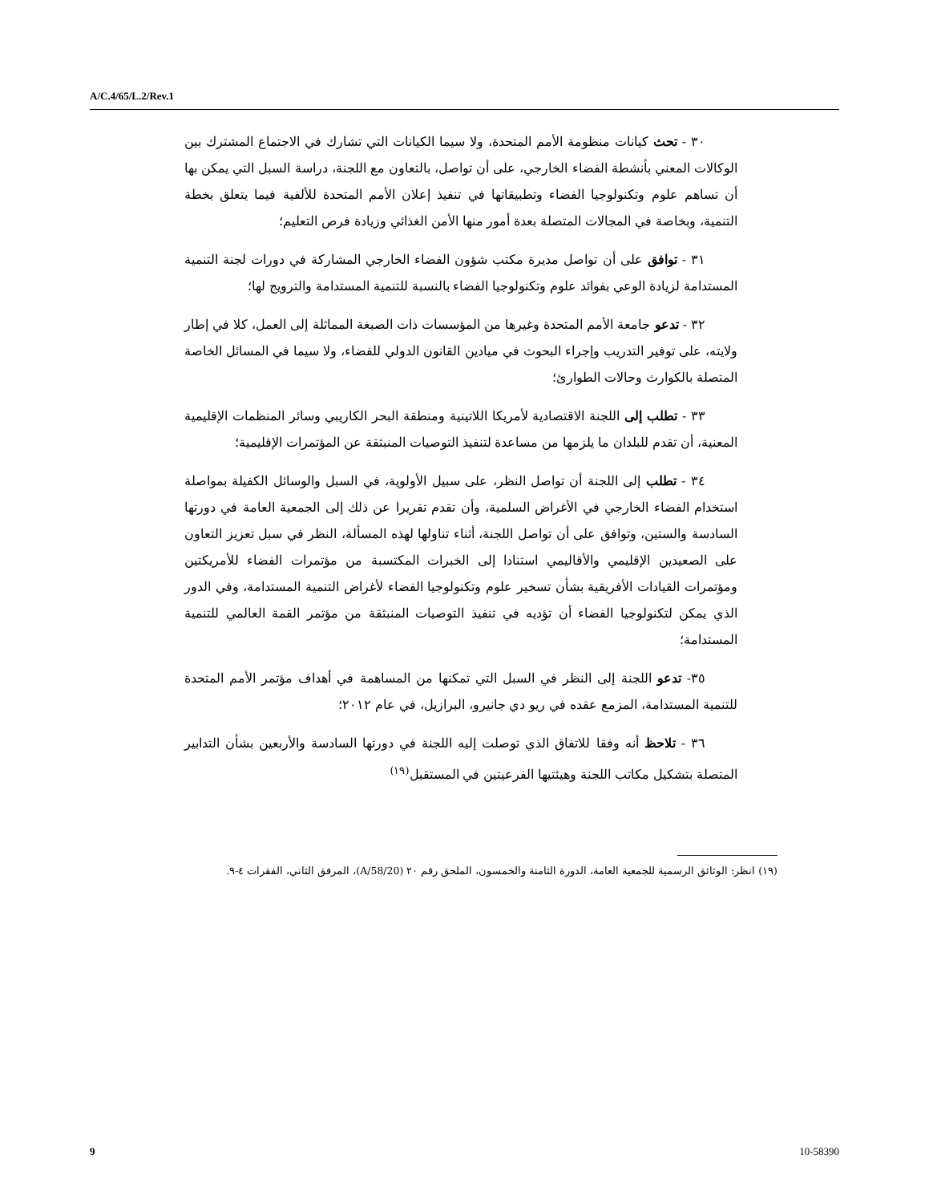A/C.4/65/L.2/Rev.1
٣٠ - تحث كيانات منظومة الأمم المتحدة، ولا سيما الكيانات التي تشارك في الاجتماع المشترك بين الوكالات المعني بأنشطة الفضاء الخارجي، على أن تواصل، بالتعاون مع اللجنة، دراسة السبل التي يمكن بها أن تساهم علوم وتكنولوجيا الفضاء وتطبيقاتها في تنفيذ إعلان الأمم المتحدة للألفية فيما يتعلق بخطة التنمية، وبخاصة في المجالات المتصلة بعدة أمور منها الأمن الغذائي وزيادة فرص التعليم؛
٣١ - توافق على أن تواصل مديرة مكتب شؤون الفضاء الخارجي المشاركة في دورات لجنة التنمية المستدامة لزيادة الوعي بفوائد علوم وتكنولوجيا الفضاء بالنسبة للتنمية المستدامة والترويج لها؛
٣٢ - تدعو جامعة الأمم المتحدة وغيرها من المؤسسات ذات الصبغة المماثلة إلى العمل، كلا في إطار ولايته، على توفير التدريب وإجراء البحوث في ميادين القانون الدولي للفضاء، ولا سيما في المسائل الخاصة المتصلة بالكوارث وحالات الطوارئ؛
٣٣ - تطلب إلى اللجنة الاقتصادية لأمريكا اللاتينية ومنطقة البحر الكاريبي وسائر المنظمات الإقليمية المعنية، أن تقدم للبلدان ما يلزمها من مساعدة لتنفيذ التوصيات المنبثقة عن المؤتمرات الإقليمية؛
٣٤ - تطلب إلى اللجنة أن تواصل النظر، على سبيل الأولوية، في السبل والوسائل الكفيلة بمواصلة استخدام الفضاء الخارجي في الأغراض السلمية، وأن تقدم تقريرا عن ذلك إلى الجمعية العامة في دورتها السادسة والستين، وتوافق على أن تواصل اللجنة، أثناء تناولها لهذه المسألة، النظر في سبل تعزيز التعاون على الصعيدين الإقليمي والأقاليمي استنادا إلى الخبرات المكتسبة من مؤتمرات الفضاء للأمريكتين ومؤتمرات القيادات الأفريقية بشأن تسخير علوم وتكنولوجيا الفضاء لأغراض التنمية المستدامة، وفي الدور الذي يمكن لتكنولوجيا الفضاء أن تؤديه في تنفيذ التوصيات المنبثقة من مؤتمر القمة العالمي للتنمية المستدامة؛
٣٥- تدعو اللجنة إلى النظر في السبل التي تمكنها من المساهمة في أهداف مؤتمر الأمم المتحدة للتنمية المستدامة، المزمع عقده في ريو دي جانيرو، البرازيل، في عام ٢٠١٢؛
٣٦ - تلاحظ أنه وفقا للاتفاق الذي توصلت إليه اللجنة في دورتها السادسة والأربعين بشأن التدابير المتصلة بتشكيل مكاتب اللجنة وهيئتيها الفرعيتين في المستقبل<sup>(١٩)</sup>
(١٩) انظر: الوثائق الرسمية للجمعية العامة، الدورة الثامنة والخمسون، الملحق رقم ٢٠ (A/58/20)، المرفق الثاني، الفقرات ٤-٩.
9 10-58390